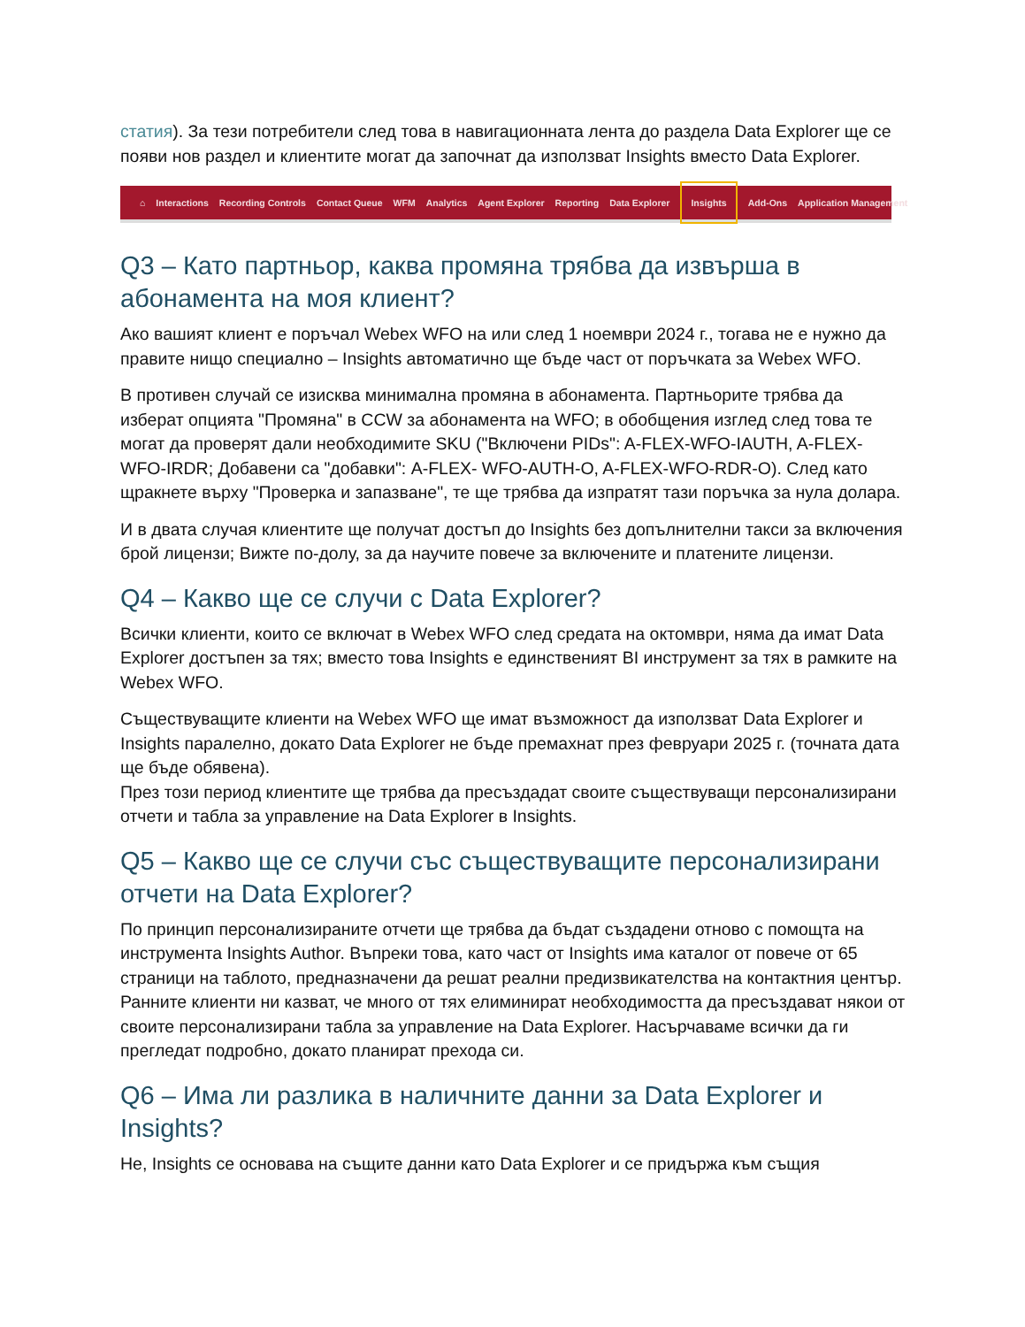статия). За тези потребители след това в навигационната лента до раздела Data Explorer ще се появи нов раздел и клиентите могат да започнат да използват Insights вместо Data Explorer.
⌂ Interactions Recording Controls Contact Queue WFM Analytics Agent Explorer Reporting Data Explorer Insights Add-Ons Application Management
Q3 – Като партньор, каква промяна трябва да извърша в абонамента на моя клиент?
Ако вашият клиент е поръчал Webex WFO на или след 1 ноември 2024 г., тогава не е нужно да правите нищо специално – Insights автоматично ще бъде част от поръчката за Webex WFO.
В противен случай се изисква минимална промяна в абонамента. Партньорите трябва да изберат опцията "Промяна" в CCW за абонамента на WFO; в обобщения изглед след това те могат да проверят дали необходимите SKU ("Включени PIDs": A-FLEX-WFO-IAUTH, A-FLEX-WFO-IRDR; Добавени са "добавки": A-FLEX- WFO-AUTH-O, A-FLEX-WFO-RDR-O). След като щракнете върху "Проверка и запазване", те ще трябва да изпратят тази поръчка за нула долара.
И в двата случая клиентите ще получат достъп до Insights без допълнителни такси за включения брой лицензи; Вижте по-долу, за да научите повече за включените и платените лицензи.
Q4 – Какво ще се случи с Data Explorer?
Всички клиенти, които се включат в Webex WFO след средата на октомври, няма да имат Data Explorer достъпен за тях; вместо това Insights е единственият BI инструмент за тях в рамките на Webex WFO.
Съществуващите клиенти на Webex WFO ще имат възможност да използват Data Explorer и Insights паралелно, докато Data Explorer не бъде премахнат през февруари 2025 г. (точната дата ще бъде обявена).
През този период клиентите ще трябва да пресъздадат своите съществуващи персонализирани отчети и табла за управление на Data Explorer в Insights.
Q5 – Какво ще се случи със съществуващите персонализирани отчети на Data Explorer?
По принцип персонализираните отчети ще трябва да бъдат създадени отново с помощта на инструмента Insights Author. Въпреки това, като част от Insights има каталог от повече от 65 страници на таблото, предназначени да решат реални предизвикателства на контактния център. Ранните клиенти ни казват, че много от тях елиминират необходимостта да пресъздават някои от своите персонализирани табла за управление на Data Explorer. Насърчаваме всички да ги прегледат подробно, докато планират прехода си.
Q6 – Има ли разлика в наличните данни за Data Explorer и Insights?
Не, Insights се основава на същите данни като Data Explorer и се придържа към същия